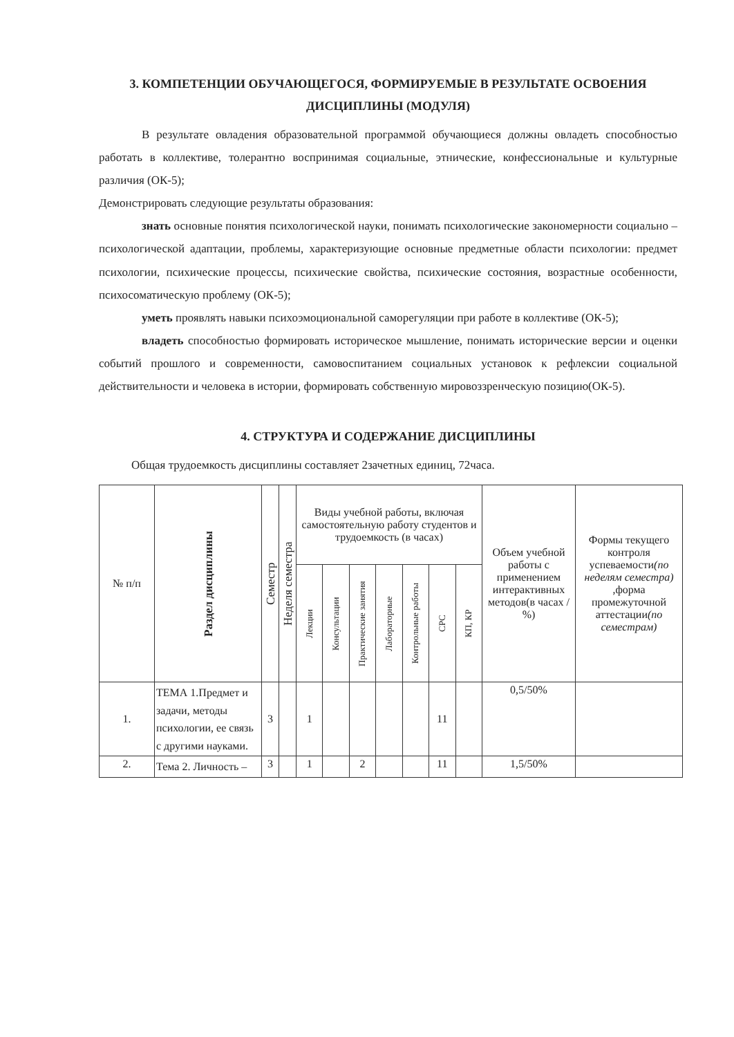3. КОМПЕТЕНЦИИ ОБУЧАЮЩЕГОСЯ, ФОРМИРУЕМЫЕ В РЕЗУЛЬТАТЕ ОСВОЕНИЯ ДИСЦИПЛИНЫ (МОДУЛЯ)
В результате овладения образовательной программой обучающиеся должны овладеть способностью работать в коллективе, толерантно воспринимая социальные, этнические, конфессиональные и культурные различия (ОК-5);
Демонстрировать следующие результаты образования:
знать основные понятия психологической науки, понимать психологические закономерности социально – психологической адаптации, проблемы, характеризующие основные предметные области психологии: предмет психологии, психические процессы, психические свойства, психические состояния, возрастные особенности, психосоматическую проблему (ОК-5);
уметь проявлять навыки психоэмоциональной саморегуляции при работе в коллективе (ОК-5);
владеть способностью формировать историческое мышление, понимать исторические версии и оценки событий прошлого и современности, самовоспитанием социальных установок к рефлексии социальной действительности и человека в истории, формировать собственную мировоззренческую позицию(ОК-5).
4. СТРУКТУРА И СОДЕРЖАНИЕ ДИСЦИПЛИНЫ
Общая трудоемкость дисциплины составляет 2зачетных единиц, 72часа.
| № п/п | Раздел дисциплины | Семестр | Неделя семестра | Виды учебной работы, включая самостоятельную работу студентов и трудоемкость (в часах) | | | | | | | Объем учебной работы с применением интерактивных методов(в часах / %) | Формы текущего контроля успеваемости (по неделям семестра) ,форма промежуточной аттестации (по семестрам) |
| --- | --- | --- | --- | --- | --- | --- | --- | --- | --- | --- | --- | --- |
| | | | | Лекции | Консультации | Практические занятия | Лабораторные | Контрольные работы | СРС | КП, КР | | |
| 1. | ТЕМА 1.Предмет и задачи, методы психологии, ее связь с другими науками. | 3 | | 1 | | | | | 11 | | 0,5/50% | |
| 2. | Тема 2. Личность – | 3 | | 1 | | 2 | | | 11 | | 1,5/50% | |